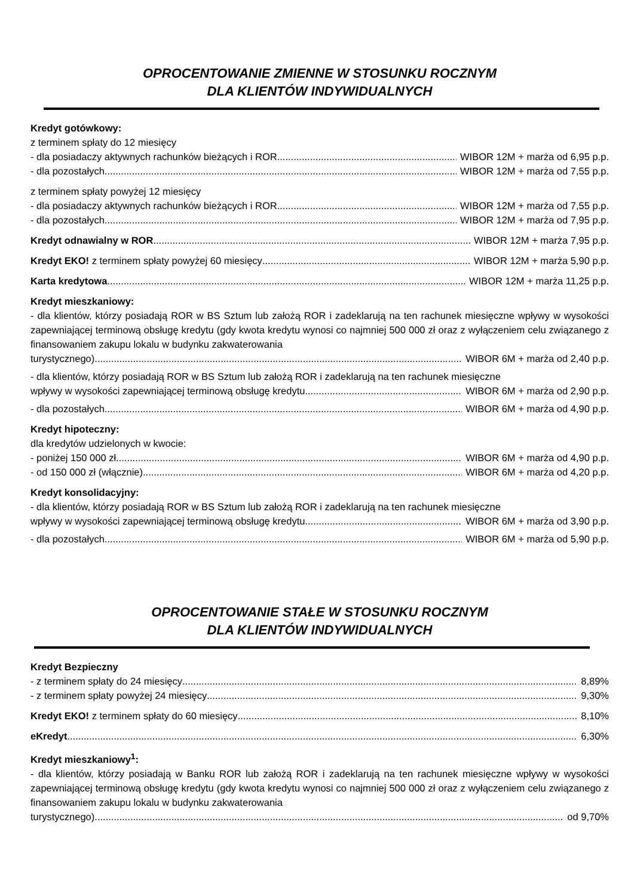OPROCENTOWANIE ZMIENNE W STOSUNKU ROCZNYM
DLA KLIENTÓW INDYWIDUALNYCH
Kredyt gotówkowy:
z terminem spłaty do 12 miesięcy
- dla posiadaczy aktywnych rachunków bieżących i ROR WIBOR 12M + marża od 6,95 p.p.
- dla pozostałych WIBOR 12M + marża od 7,55 p.p.
z terminem spłaty powyżej 12 miesięcy
- dla posiadaczy aktywnych rachunków bieżących i ROR WIBOR 12M + marża od 7,55 p.p.
- dla pozostałych WIBOR 12M + marża od 7,95 p.p.
Kredyt odnawialny w ROR WIBOR 12M + marża 7,95 p.p.
Kredyt EKO! z terminem spłaty powyżej 60 miesięcy WIBOR 12M + marża 5,90 p.p.
Karta kredytowa WIBOR 12M + marża 11,25 p.p.
Kredyt mieszkaniowy:
- dla klientów, którzy posiadają ROR w BS Sztum lub założą ROR i zadeklarują na ten rachunek miesięczne wpływy w wysokości zapewniającej terminową obsługę kredytu (gdy kwota kredytu wynosi co najmniej 500 000 zł oraz z wyłączeniem celu związanego z finansowaniem zakupu lokalu w budynku zakwaterowania
turystycznego) WIBOR 6M + marża od 2,40 p.p.
- dla klientów, którzy posiadają ROR w BS Sztum lub założą ROR i zadeklarują na ten rachunek miesięczne
wpływy w wysokości zapewniającej terminową obsługę kredytu WIBOR 6M + marża od 2,90 p.p.
- dla pozostałych WIBOR 6M + marża od 4,90 p.p.
Kredyt hipoteczny:
dla kredytów udzielonych w kwocie:
- poniżej 150 000 zł WIBOR 6M + marża od 4,90 p.p.
- od 150 000 zł (włącznie) WIBOR 6M + marża od 4,20 p.p.
Kredyt konsolidacyjny:
- dla klientów, którzy posiadają ROR w BS Sztum lub założą ROR i zadeklarują na ten rachunek miesięczne
wpływy w wysokości zapewniającej terminową obsługę kredytu WIBOR 6M + marża od 3,90 p.p.
- dla pozostałych WIBOR 6M + marża od 5,90 p.p.
OPROCENTOWANIE STAŁE W STOSUNKU ROCZNYM
DLA KLIENTÓW INDYWIDUALNYCH
Kredyt Bezpieczny
- z terminem spłaty do 24 miesięcy 8,89%
- z terminem spłaty powyżej 24 miesięcy 9,30%
Kredyt EKO! z terminem spłaty do 60 miesięcy 8,10%
eKredyt 6,30%
Kredyt mieszkaniowy<sup>1</sup>:
- dla klientów, którzy posiadają w Banku ROR lub założą ROR i zadeklarują na ten rachunek miesięczne wpływy w wysokości zapewniającej terminową obsługę kredytu (gdy kwota kredytu wynosi co najmniej 500 000 zł oraz z wyłączeniem celu związanego z finansowaniem zakupu lokalu w budynku zakwaterowania
turystycznego) od 9,70%